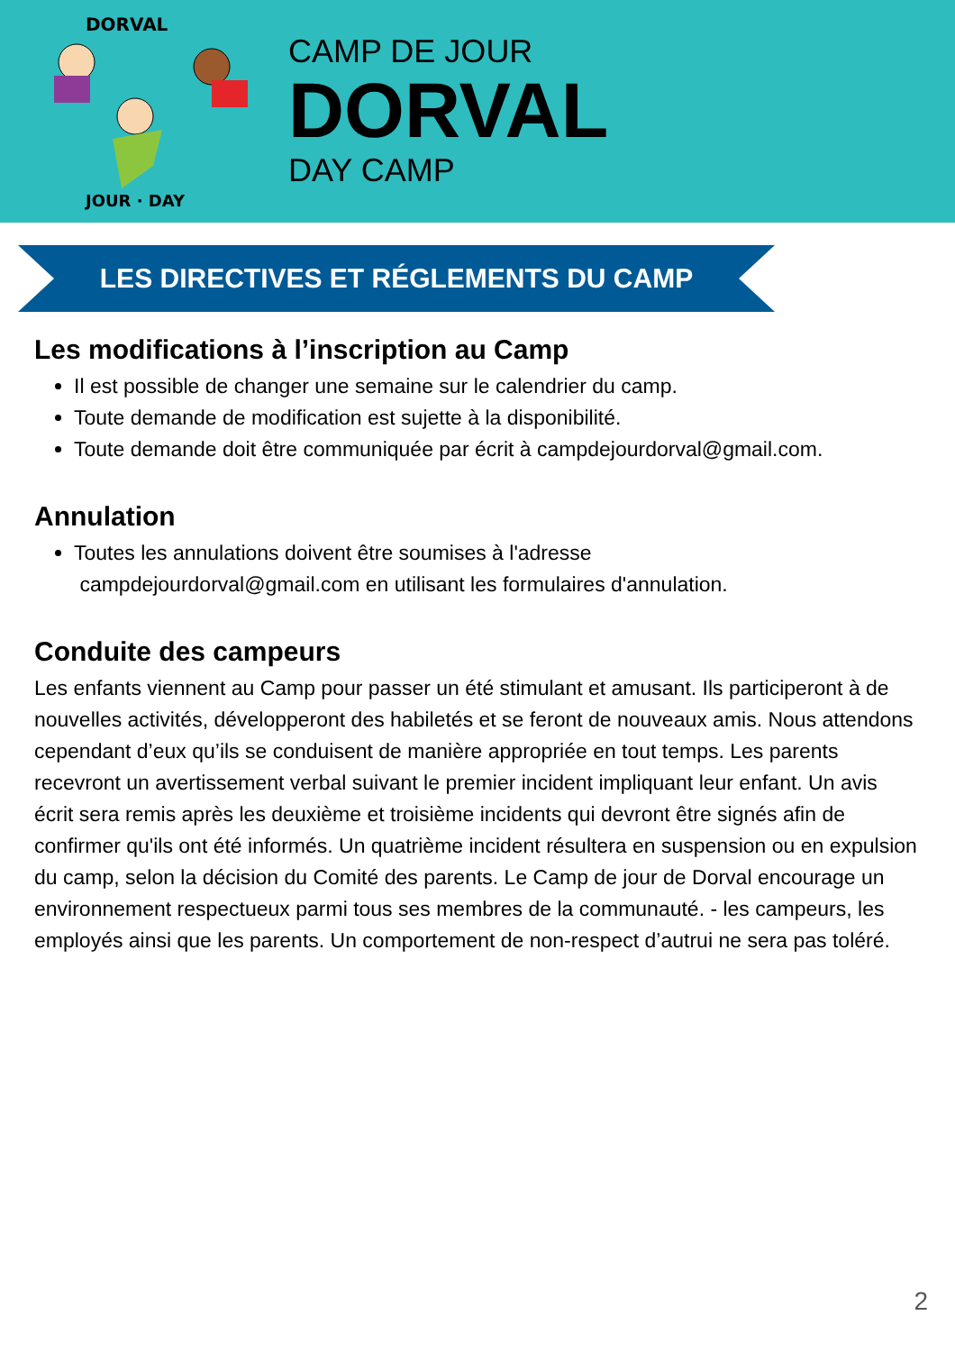DORVAL
JOUR · DAY
CAMP DE JOUR
DORVAL
DAY CAMP
LES DIRECTIVES ET RÉGLEMENTS DU CAMP
Les modifications à l’inscription au Camp
Il est possible de changer une semaine sur le calendrier du camp.
Toute demande de modification est sujette à la disponibilité.
Toute demande doit être communiquée par écrit à campdejourdorval@gmail.com.
Annulation
Toutes les annulations doivent être soumises à l'adresse
campdejourdorval@gmail.com en utilisant les formulaires d'annulation.
Conduite des campeurs
Les enfants viennent au Camp pour passer un été stimulant et amusant. Ils participeront à de nouvelles activités, développeront des habiletés et se feront de nouveaux amis. Nous attendons cependant d’eux qu’ils se conduisent de manière appropriée en tout temps. Les parents recevront un avertissement verbal suivant le premier incident impliquant leur enfant. Un avis écrit sera remis après les deuxième et troisième incidents qui devront être signés afin de confirmer qu'ils ont été informés. Un quatrième incident résultera en suspension ou en expulsion du camp, selon la décision du Comité des parents. Le Camp de jour de Dorval encourage un environnement respectueux parmi tous ses membres de la communauté. - les campeurs, les employés ainsi que les parents. Un comportement de non-respect d’autrui ne sera pas toléré.
2